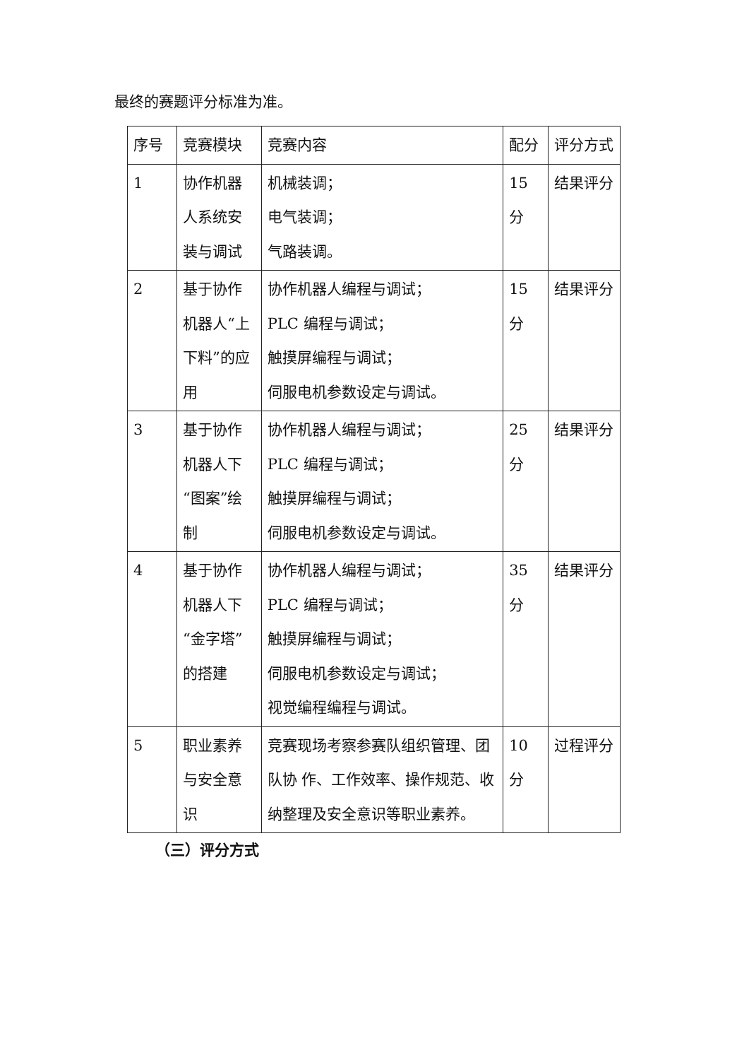最终的赛题评分标准为准。
| 序号 | 竞赛模块 | 竞赛内容 | 配分 | 评分方式 |
| 1 | 协作机器人系统安装与调试 | 机械装调； 电气装调； 气路装调。 | 15分 | 结果评分 |
| 2 | 基于协作机器人“上下料”的应用 | 协作机器人编程与调试； PLC 编程与调试； 触摸屏编程与调试； 伺服电机参数设定与调试。 | 15分 | 结果评分 |
| 3 | 基于协作机器人下“图案”绘制 | 协作机器人编程与调试； PLC 编程与调试； 触摸屏编程与调试； 伺服电机参数设定与调试。 | 25分 | 结果评分 |
| 4 | 基于协作机器人下“金字塔”的搭建 | 协作机器人编程与调试； PLC 编程与调试； 触摸屏编程与调试； 伺服电机参数设定与调试； 视觉编程编程与调试。 | 35分 | 结果评分 |
| 5 | 职业素养与安全意识 | 竞赛现场考察参赛队组织管理、团队协 作、工作效率、操作规范、收纳整理及安全意识等职业素养。 | 10分 | 过程评分 |
（三）评分方式